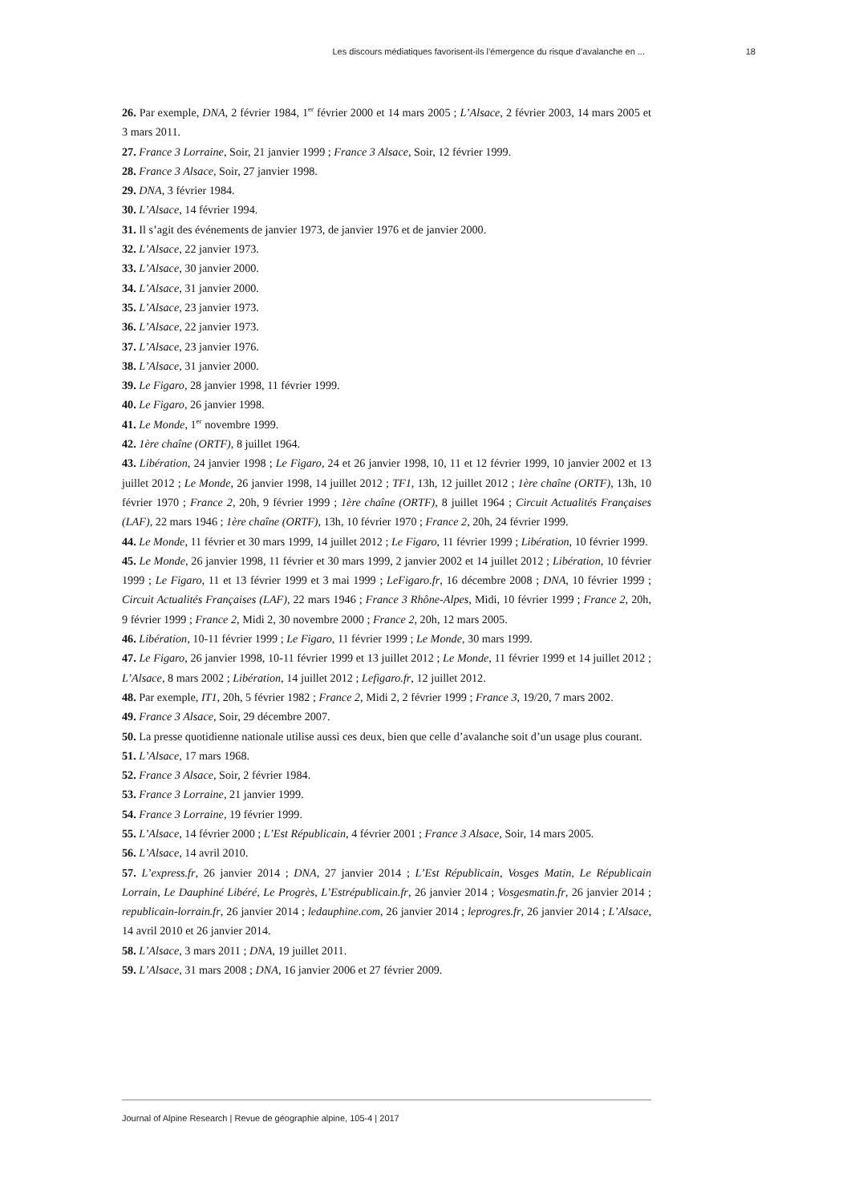Les discours médiatiques favorisent-ils l’émergence du risque d’avalanche en ... 18
26. Par exemple, DNA, 2 février 1984, 1<sup>er</sup> février 2000 et 14 mars 2005 ; L’Alsace, 2 février 2003, 14 mars 2005 et 3 mars 2011.
27. France 3 Lorraine, Soir, 21 janvier 1999 ; France 3 Alsace, Soir, 12 février 1999.
28. France 3 Alsace, Soir, 27 janvier 1998.
29. DNA, 3 février 1984.
30. L’Alsace, 14 février 1994.
31. Il s’agit des événements de janvier 1973, de janvier 1976 et de janvier 2000.
32. L’Alsace, 22 janvier 1973.
33. L’Alsace, 30 janvier 2000.
34. L’Alsace, 31 janvier 2000.
35. L’Alsace, 23 janvier 1973.
36. L’Alsace, 22 janvier 1973.
37. L’Alsace, 23 janvier 1976.
38. L’Alsace, 31 janvier 2000.
39. Le Figaro, 28 janvier 1998, 11 février 1999.
40. Le Figaro, 26 janvier 1998.
41. Le Monde, 1<sup>er</sup> novembre 1999.
42. 1ère chaîne (ORTF), 8 juillet 1964.
43. Libération, 24 janvier 1998 ; Le Figaro, 24 et 26 janvier 1998, 10, 11 et 12 février 1999, 10 janvier 2002 et 13 juillet 2012 ; Le Monde, 26 janvier 1998, 14 juillet 2012 ; TF1, 13h, 12 juillet 2012 ; 1ère chaîne (ORTF), 13h, 10 février 1970 ; France 2, 20h, 9 février 1999 ; 1ère chaîne (ORTF), 8 juillet 1964 ; Circuit Actualités Françaises (LAF), 22 mars 1946 ; 1ère chaîne (ORTF), 13h, 10 février 1970 ; France 2, 20h, 24 février 1999.
44. Le Monde, 11 février et 30 mars 1999, 14 juillet 2012 ; Le Figaro, 11 février 1999 ; Libération, 10 février 1999.
45. Le Monde, 26 janvier 1998, 11 février et 30 mars 1999, 2 janvier 2002 et 14 juillet 2012 ; Libération, 10 février 1999 ; Le Figaro, 11 et 13 février 1999 et 3 mai 1999 ; LeFigaro.fr, 16 décembre 2008 ; DNA, 10 février 1999 ; Circuit Actualités Françaises (LAF), 22 mars 1946 ; France 3 Rhône-Alpes, Midi, 10 février 1999 ; France 2, 20h, 9 février 1999 ; France 2, Midi 2, 30 novembre 2000 ; France 2, 20h, 12 mars 2005.
46. Libération, 10-11 février 1999 ; Le Figaro, 11 février 1999 ; Le Monde, 30 mars 1999.
47. Le Figaro, 26 janvier 1998, 10-11 février 1999 et 13 juillet 2012 ; Le Monde, 11 février 1999 et 14 juillet 2012 ; L’Alsace, 8 mars 2002 ; Libération, 14 juillet 2012 ; Lefigaro.fr, 12 juillet 2012.
48. Par exemple, IT1, 20h, 5 février 1982 ; France 2, Midi 2, 2 février 1999 ; France 3, 19/20, 7 mars 2002.
49. France 3 Alsace, Soir, 29 décembre 2007.
50. La presse quotidienne nationale utilise aussi ces deux, bien que celle d’avalanche soit d’un usage plus courant.
51. L’Alsace, 17 mars 1968.
52. France 3 Alsace, Soir, 2 février 1984.
53. France 3 Lorraine, 21 janvier 1999.
54. France 3 Lorraine, 19 février 1999.
55. L’Alsace, 14 février 2000 ; L’Est Républicain, 4 février 2001 ; France 3 Alsace, Soir, 14 mars 2005.
56. L’Alsace, 14 avril 2010.
57. L’express.fr, 26 janvier 2014 ; DNA, 27 janvier 2014 ; L’Est Républicain, Vosges Matin, Le Républicain Lorrain, Le Dauphiné Libéré, Le Progrès, L’Estrépublicain.fr, 26 janvier 2014 ; Vosgesmatin.fr, 26 janvier 2014 ; republicain-lorrain.fr, 26 janvier 2014 ; ledauphine.com, 26 janvier 2014 ; leprogres.fr, 26 janvier 2014 ; L’Alsace, 14 avril 2010 et 26 janvier 2014.
58. L’Alsace, 3 mars 2011 ; DNA, 19 juillet 2011.
59. L’Alsace, 31 mars 2008 ; DNA, 16 janvier 2006 et 27 février 2009.
Journal of Alpine Research | Revue de géographie alpine, 105-4 | 2017